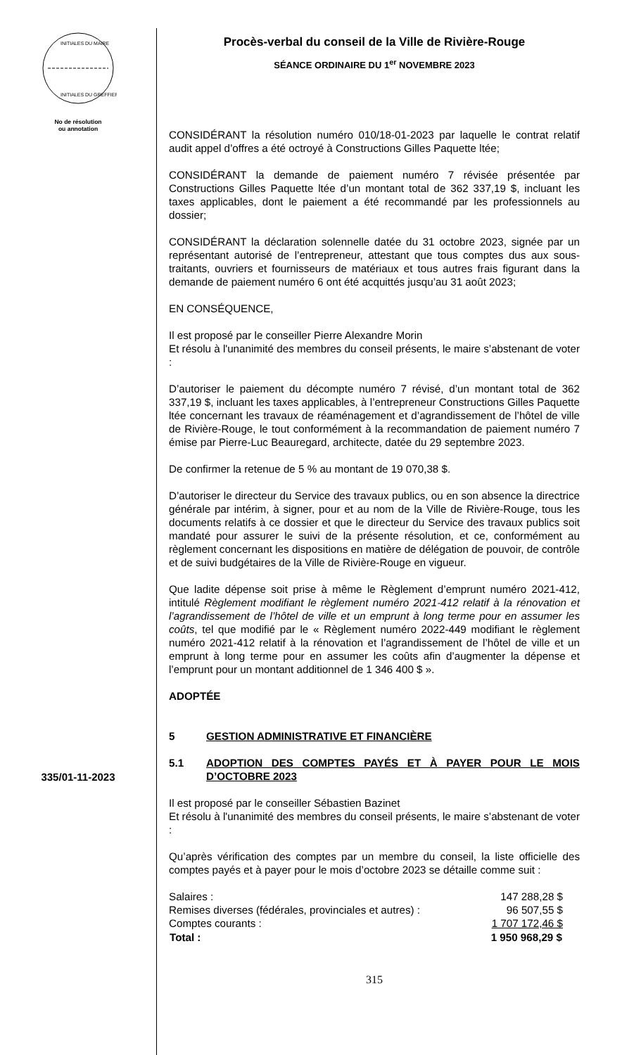INITIALES DU MAIRE
INITIALES DU GREFFIER
No de résolution
ou annotation
335/01-11-2023
Procès-verbal du conseil de la Ville de Rivière-Rouge
SÉANCE ORDINAIRE DU 1<sup>er</sup> NOVEMBRE 2023
CONSIDÉRANT la résolution numéro 010/18-01-2023 par laquelle le contrat relatif audit appel d’offres a été octroyé à Constructions Gilles Paquette ltée;
CONSIDÉRANT la demande de paiement numéro 7 révisée présentée par Constructions Gilles Paquette ltée d’un montant total de 362 337,19 $, incluant les taxes applicables, dont le paiement a été recommandé par les professionnels au dossier;
CONSIDÉRANT la déclaration solennelle datée du 31 octobre 2023, signée par un représentant autorisé de l’entrepreneur, attestant que tous comptes dus aux sous-traitants, ouvriers et fournisseurs de matériaux et tous autres frais figurant dans la demande de paiement numéro 6 ont été acquittés jusqu’au 31 août 2023;
EN CONSÉQUENCE,
Il est proposé par le conseiller Pierre Alexandre Morin
Et résolu à l'unanimité des membres du conseil présents, le maire s’abstenant de voter :
D’autoriser le paiement du décompte numéro 7 révisé, d’un montant total de 362 337,19 $, incluant les taxes applicables, à l’entrepreneur Constructions Gilles Paquette ltée concernant les travaux de réaménagement et d’agrandissement de l’hôtel de ville de Rivière-Rouge, le tout conformément à la recommandation de paiement numéro 7 émise par Pierre-Luc Beauregard, architecte, datée du 29 septembre 2023.
De confirmer la retenue de 5 % au montant de 19 070,38 $.
D’autoriser le directeur du Service des travaux publics, ou en son absence la directrice générale par intérim, à signer, pour et au nom de la Ville de Rivière-Rouge, tous les documents relatifs à ce dossier et que le directeur du Service des travaux publics soit mandaté pour assurer le suivi de la présente résolution, et ce, conformément au règlement concernant les dispositions en matière de délégation de pouvoir, de contrôle et de suivi budgétaires de la Ville de Rivière-Rouge en vigueur.
Que ladite dépense soit prise à même le Règlement d’emprunt numéro 2021-412, intitulé Règlement modifiant le règlement numéro 2021-412 relatif à la rénovation et l’agrandissement de l’hôtel de ville et un emprunt à long terme pour en assumer les coûts, tel que modifié par le « Règlement numéro 2022-449 modifiant le règlement numéro 2021-412 relatif à la rénovation et l’agrandissement de l’hôtel de ville et un emprunt à long terme pour en assumer les coûts afin d’augmenter la dépense et l’emprunt pour un montant additionnel de 1 346 400 $ ».
ADOPTÉE
5 GESTION ADMINISTRATIVE ET FINANCIÈRE
5.1 ADOPTION DES COMPTES PAYÉS ET À PAYER POUR LE MOIS D’OCTOBRE 2023
Il est proposé par le conseiller Sébastien Bazinet
Et résolu à l'unanimité des membres du conseil présents, le maire s’abstenant de voter :
Qu’après vérification des comptes par un membre du conseil, la liste officielle des comptes payés et à payer pour le mois d’octobre 2023 se détaille comme suit :
| Salaires : | 147 288,28 $ |
| Remises diverses (fédérales, provinciales et autres) : | 96 507,55 $ |
| Comptes courants : | 1 707 172,46 $ |
| Total : | 1 950 968,29 $ |
315